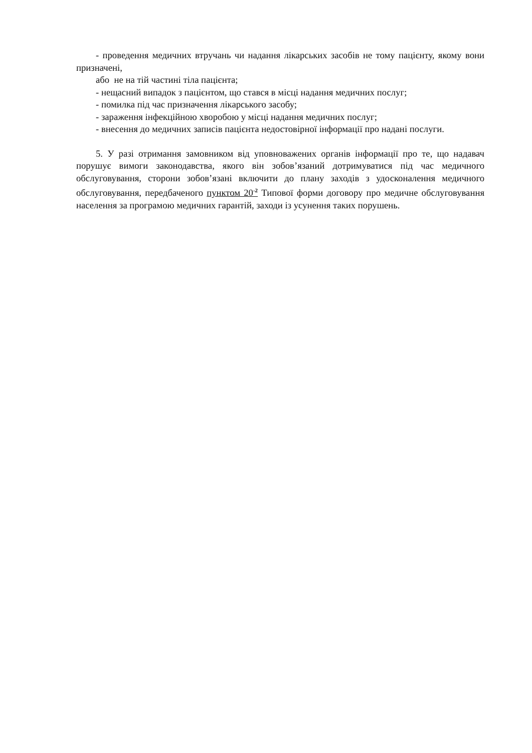- проведення медичних втручань чи надання лікарських засобів не тому пацієнту, якому вони призначені,
або не на тій частині тіла пацієнта;
- нещасний випадок з пацієнтом, що стався в місці надання медичних послуг;
- помилка під час призначення лікарського засобу;
- зараження інфекційною хворобою у місці надання медичних послуг;
- внесення до медичних записів пацієнта недостовірної інформації про надані послуги.
5. У разі отримання замовником від уповноважених органів інформації про те, що надавач порушує вимоги законодавства, якого він зобов’язаний дотримуватися під час медичного обслуговування, сторони зобов’язані включити до плану заходів з удосконалення медичного обслуговування, передбаченого пунктом 20<sup>-2</sup> Типової форми договору про медичне обслуговування населення за програмою медичних гарантій, заходи із усунення таких порушень.